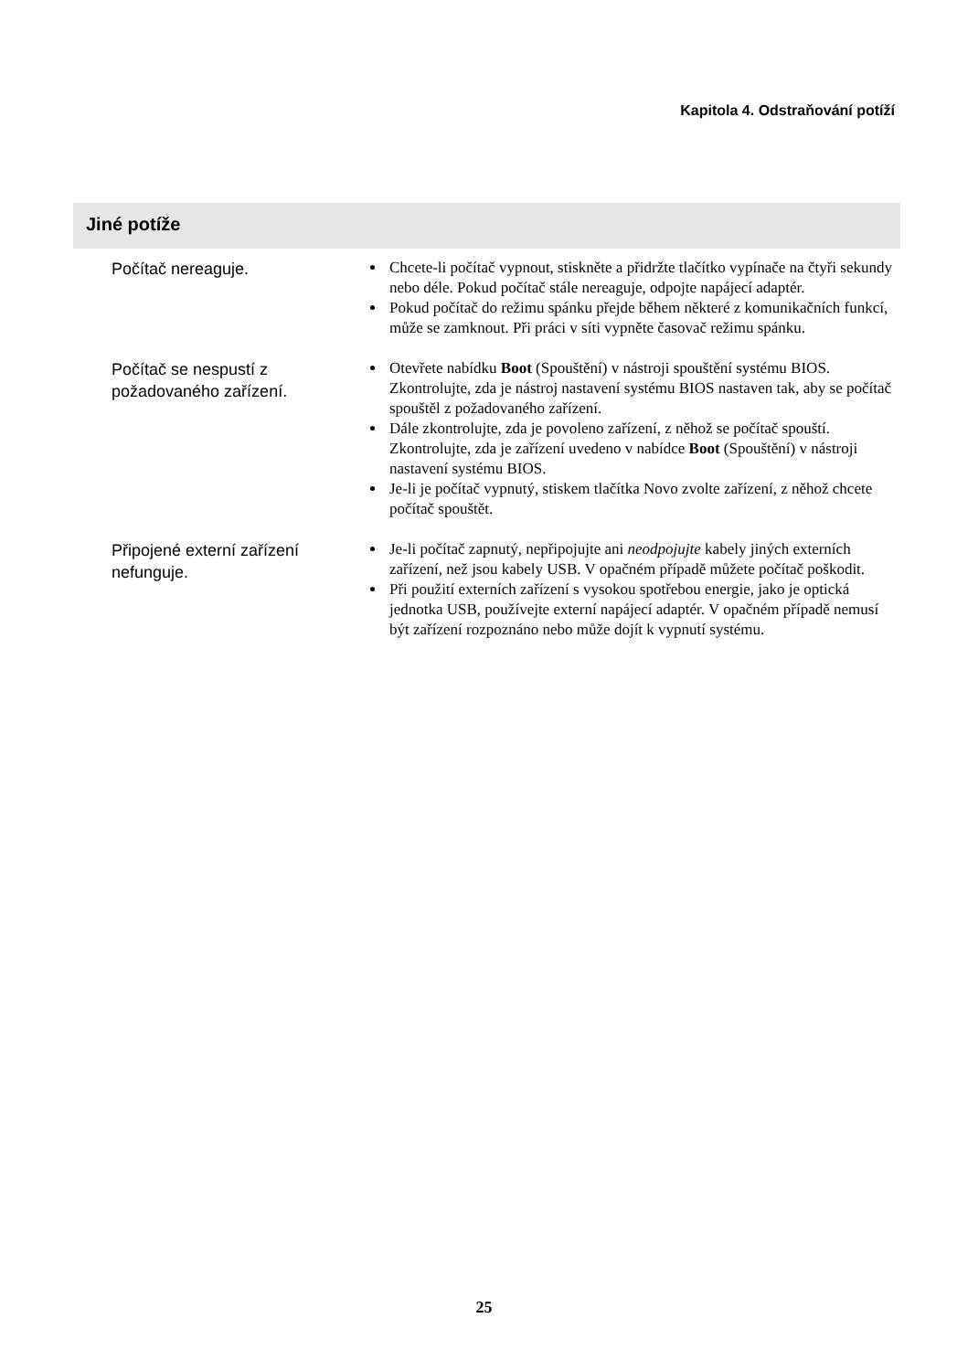Kapitola 4. Odstraňování potíží
Jiné potíže
| Počítač nereaguje. | Chcete-li počítač vypnout, stiskněte a přidržte tlačítko vypínače na čtyři sekundy nebo déle. Pokud počítač stále nereaguje, odpojte napájecí adaptér. Pokud počítač do režimu spánku přejde během některé z komunikačních funkcí, může se zamknout. Při práci v síti vypněte časovač režimu spánku. |
| Počítač se nespustí z požadovaného zařízení. | Otevřete nabídku Boot (Spouštění) v nástroji spouštění systému BIOS. Zkontrolujte, zda je nástroj nastavení systému BIOS nastaven tak, aby se počítač spouštěl z požadovaného zařízení. Dále zkontrolujte, zda je povoleno zařízení, z něhož se počítač spouští. Zkontrolujte, zda je zařízení uvedeno v nabídce Boot (Spouštění) v nástroji nastavení systému BIOS. Je-li je počítač vypnutý, stiskem tlačítka Novo zvolte zařízení, z něhož chcete počítač spouštět. |
| Připojené externí zařízení nefunguje. | Je-li počítač zapnutý, nepřipojujte ani neodpojujte kabely jiných externích zařízení, než jsou kabely USB. V opačném případě můžete počítač poškodit. Při použití externích zařízení s vysokou spotřebou energie, jako je optická jednotka USB, používejte externí napájecí adaptér. V opačném případě nemusí být zařízení rozpoznáno nebo může dojít k vypnutí systému. |
25